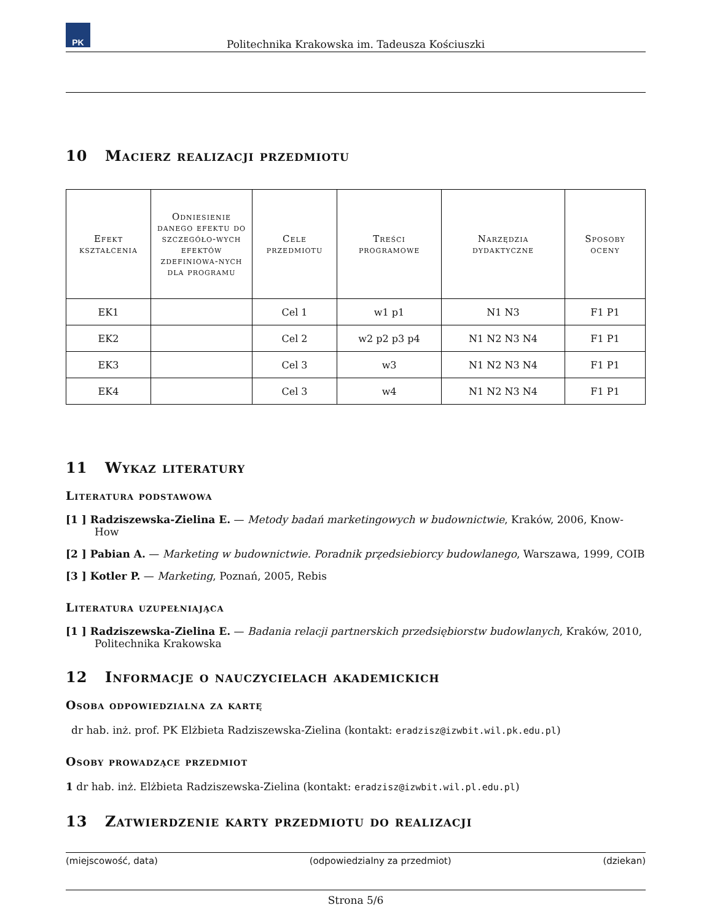PK
Politechnika Krakowska im. Tadeusza Kościuszki
10 Macierz realizacji przedmiotu
| Efekt kształcenia | Odniesienie danego efektu do szczegóło-wych efektów zdefiniowa-nych dla programu | Cele przedmiotu | Treści programowe | Narzędzia dydaktyczne | Sposoby oceny |
| --- | --- | --- | --- | --- | --- |
| EK1 | | Cel 1 | w1 p1 | N1 N3 | F1 P1 |
| EK2 | | Cel 2 | w2 p2 p3 p4 | N1 N2 N3 N4 | F1 P1 |
| EK3 | | Cel 3 | w3 | N1 N2 N3 N4 | F1 P1 |
| EK4 | | Cel 3 | w4 | N1 N2 N3 N4 | F1 P1 |
11 Wykaz literatury
Literatura podstawowa
[1 ] Radziszewska-Zielina E. — Metody badań marketingowych w budownictwie, Kraków, 2006, Know-How
[2 ] Pabian A. — Marketing w budownictwie. Poradnik prz̨edsiebiorcy budowlanego, Warszawa, 1999, COIB
[3 ] Kotler P. — Marketing, Poznań, 2005, Rebis
Literatura uzupełniająca
[1 ] Radziszewska-Zielina E. — Badania relacji partnerskich przedsiębiorstw budowlanych, Kraków, 2010, Politechnika Krakowska
12 Informacje o nauczycielach akademickich
Osoba odpowiedzialna za kartę
dr hab. inż. prof. PK Elżbieta Radziszewska-Zielina (kontakt: eradzisz@izwbit.wil.pk.edu.pl)
Osoby prowadzące przedmiot
1 dr hab. inż. Elżbieta Radziszewska-Zielina (kontakt: eradzisz@izwbit.wil.pl.edu.pl)
13 Zatwierdzenie karty przedmiotu do realizacji
(miejscowość, data) (odpowiedzialny za przedmiot) (dziekan)
Strona 5/6